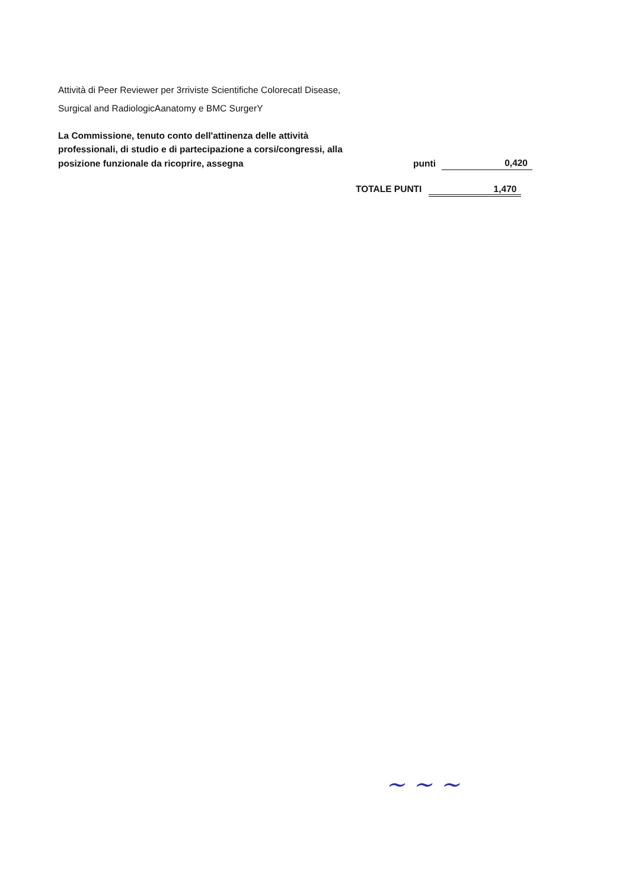Attività di Peer Reviewer per 3rriviste Scientifiche Colorecatl Disease,
Surgical and RadiologicAanatomy e BMC SurgerY
La Commissione, tenuto conto dell'attinenza delle attività
professionali, di studio e di partecipazione a corsi/congressi, alla
posizione funzionale da ricoprire, assegna punti 0,420
TOTALE PUNTI 1,470
~ ~ ~